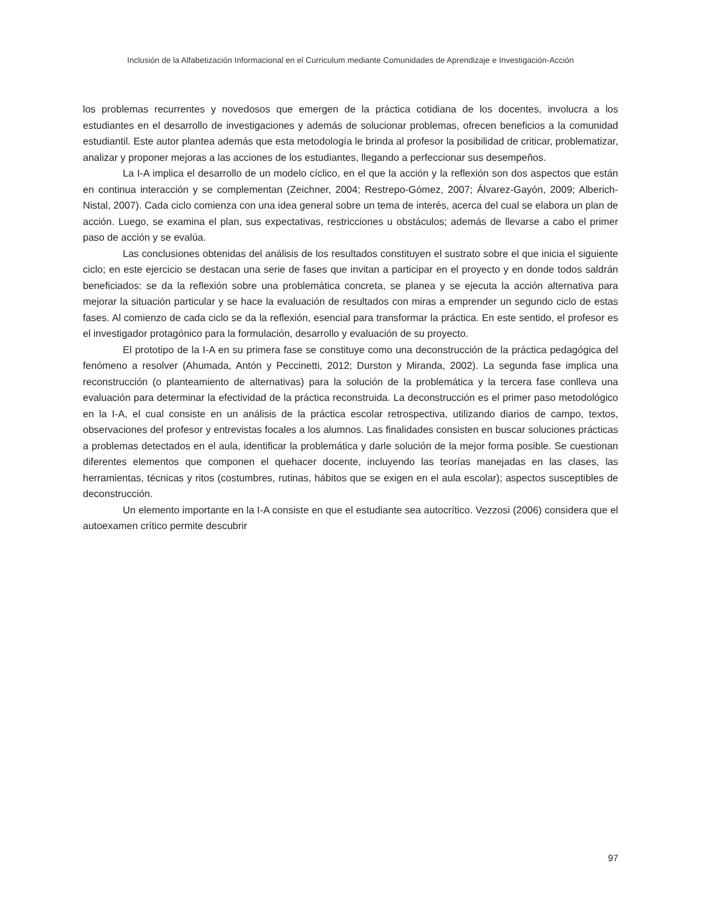Inclusión de la Alfabetización Informacional en el Curriculum mediante Comunidades de Aprendizaje e Investigación-Acción
los problemas recurrentes y novedosos que emergen de la práctica cotidiana de los docentes, involucra a los estudiantes en el desarrollo de investigaciones y además de solucionar problemas, ofrecen beneficios a la comunidad estudiantil. Este autor plantea además que esta metodología le brinda al profesor la posibilidad de criticar, problematizar, analizar y proponer mejoras a las acciones de los estudiantes, llegando a perfeccionar sus desempeños.
La I-A implica el desarrollo de un modelo cíclico, en el que la acción y la reflexión son dos aspectos que están en continua interacción y se complementan (Zeichner, 2004; Restrepo-Gómez, 2007; Álvarez-Gayón, 2009; Alberich-Nistal, 2007). Cada ciclo comienza con una idea general sobre un tema de interés, acerca del cual se elabora un plan de acción. Luego, se examina el plan, sus expectativas, restricciones u obstáculos; además de llevarse a cabo el primer paso de acción y se evalúa.
Las conclusiones obtenidas del análisis de los resultados constituyen el sustrato sobre el que inicia el siguiente ciclo; en este ejercicio se destacan una serie de fases que invitan a participar en el proyecto y en donde todos saldrán beneficiados: se da la reflexión sobre una problemática concreta, se planea y se ejecuta la acción alternativa para mejorar la situación particular y se hace la evaluación de resultados con miras a emprender un segundo ciclo de estas fases. Al comienzo de cada ciclo se da la reflexión, esencial para transformar la práctica. En este sentido, el profesor es el investigador protagónico para la formulación, desarrollo y evaluación de su proyecto.
El prototipo de la I-A en su primera fase se constituye como una deconstrucción de la práctica pedagógica del fenómeno a resolver (Ahumada, Antón y Peccinetti, 2012; Durston y Miranda, 2002). La segunda fase implica una reconstrucción (o planteamiento de alternativas) para la solución de la problemática y la tercera fase conlleva una evaluación para determinar la efectividad de la práctica reconstruida. La deconstrucción es el primer paso metodológico en la I-A, el cual consiste en un análisis de la práctica escolar retrospectiva, utilizando diarios de campo, textos, observaciones del profesor y entrevistas focales a los alumnos. Las finalidades consisten en buscar soluciones prácticas a problemas detectados en el aula, identificar la problemática y darle solución de la mejor forma posible. Se cuestionan diferentes elementos que componen el quehacer docente, incluyendo las teorías manejadas en las clases, las herramientas, técnicas y ritos (costumbres, rutinas, hábitos que se exigen en el aula escolar); aspectos susceptibles de deconstrucción.
Un elemento importante en la I-A consiste en que el estudiante sea autocrítico. Vezzosi (2006) considera que el autoexamen crítico permite descubrir
97